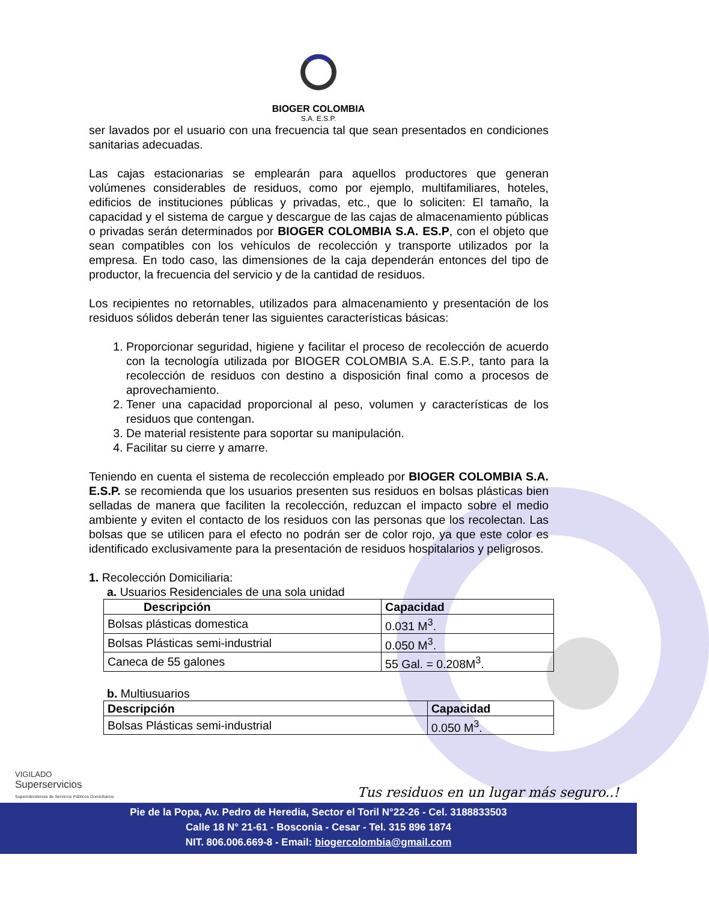BIOGER COLOMBIA
S.A. E.S.P.
ser lavados por el usuario con una frecuencia tal que sean presentados en condiciones sanitarias adecuadas.
Las cajas estacionarias se emplearán para aquellos productores que generan volúmenes considerables de residuos, como por ejemplo, multifamiliares, hoteles, edificios de instituciones públicas y privadas, etc., que lo soliciten: El tamaño, la capacidad y el sistema de cargue y descargue de las cajas de almacenamiento públicas o privadas serán determinados por BIOGER COLOMBIA S.A. ES.P, con el objeto que sean compatibles con los vehículos de recolección y transporte utilizados por la empresa. En todo caso, las dimensiones de la caja dependerán entonces del tipo de productor, la frecuencia del servicio y de la cantidad de residuos.
Los recipientes no retornables, utilizados para almacenamiento y presentación de los residuos sólidos deberán tener las siguientes características básicas:
1. Proporcionar seguridad, higiene y facilitar el proceso de recolección de acuerdo con la tecnología utilizada por BIOGER COLOMBIA S.A. E.S.P., tanto para la recolección de residuos con destino a disposición final como a procesos de aprovechamiento.
2. Tener una capacidad proporcional al peso, volumen y características de los residuos que contengan.
3. De material resistente para soportar su manipulación.
4. Facilitar su cierre y amarre.
Teniendo en cuenta el sistema de recolección empleado por BIOGER COLOMBIA S.A. E.S.P. se recomienda que los usuarios presenten sus residuos en bolsas plásticas bien selladas de manera que faciliten la recolección, reduzcan el impacto sobre el medio ambiente y eviten el contacto de los residuos con las personas que los recolectan. Las bolsas que se utilicen para el efecto no podrán ser de color rojo, ya que este color es identificado exclusivamente para la presentación de residuos hospitalarios y peligrosos.
1. Recolección Domiciliaria:
a. Usuarios Residenciales de una sola unidad
| Descripción | Capacidad |
| --- | --- |
| Bolsas plásticas domestica | 0.031 M<sup>3</sup>. |
| Bolsas Plásticas semi-industrial | 0.050 M<sup>3</sup>. |
| Caneca de 55 galones | 55 Gal. = 0.208M<sup>3</sup>. |
b. Multiusuarios
| Descripción | Capacidad |
| --- | --- |
| Bolsas Plásticas semi-industrial | 0.050 M<sup>3</sup>. |
VIGILADO
Superservicios
Superintendencia de Servicios Públicos Domiciliarios
Tus residuos en un lugar más seguro..!
Pie de la Popa, Av. Pedro de Heredia, Sector el Toril N°22-26 - Cel. 3188833503
Calle 18 N° 21-61 - Bosconia - Cesar - Tel. 315 896 1874
NIT. 806.006.669-8 - Email: biogercolombia@gmail.com